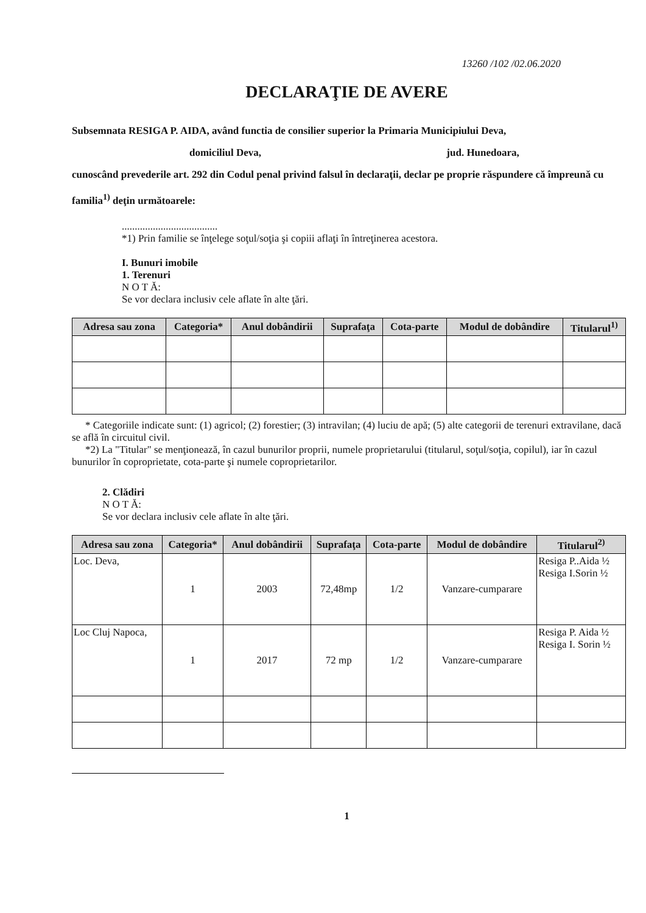13260 /102 /02.06.2020
DECLARAŢIE DE AVERE
Subsemnata RESIGA P. AIDA, având functia de consilier superior la Primaria Municipiului Deva,
domiciliul Deva, jud. Hunedoara,
cunoscând prevederile art. 292 din Codul penal privind falsul în declaraţii, declar pe proprie răspundere că împreună cu familia<sup>1)</sup> deţin următoarele:
.....................................
*1) Prin familie se înţelege soţul/soţia şi copiii aflaţi în întreţinerea acestora.
I. Bunuri imobile
1. Terenuri
N O T Ă:
Se vor declara inclusiv cele aflate în alte ţări.
| Adresa sau zona | Categoria* | Anul dobândirii | Suprafaţa | Cota-parte | Modul de dobândire | Titularul<sup>1)</sup> |
| --- | --- | --- | --- | --- | --- | --- |
* Categoriile indicate sunt: (1) agricol; (2) forestier; (3) intravilan; (4) luciu de apă; (5) alte categorii de terenuri extravilane, dacă se află în circuitul civil.
*2) La "Titular" se menţionează, în cazul bunurilor proprii, numele proprietarului (titularul, soţul/soţia, copilul), iar în cazul bunurilor în coproprietate, cota-parte şi numele coproprietarilor.
2. Clădiri
N O T Ă:
Se vor declara inclusiv cele aflate în alte ţări.
| Adresa sau zona | Categoria* | Anul dobândirii | Suprafaţa | Cota-parte | Modul de dobândire | Titularul<sup>2)</sup> |
| --- | --- | --- | --- | --- | --- | --- |
| Loc. Deva, | 1 | 2003 | 72,48mp | 1/2 | Vanzare-cumparare | Resiga P..Aida ½ Resiga I.Sorin ½ |
| Loc Cluj Napoca, | 1 | 2017 | 72 mp | 1/2 | Vanzare-cumparare | Resiga P. Aida ½ Resiga I. Sorin ½ |
1